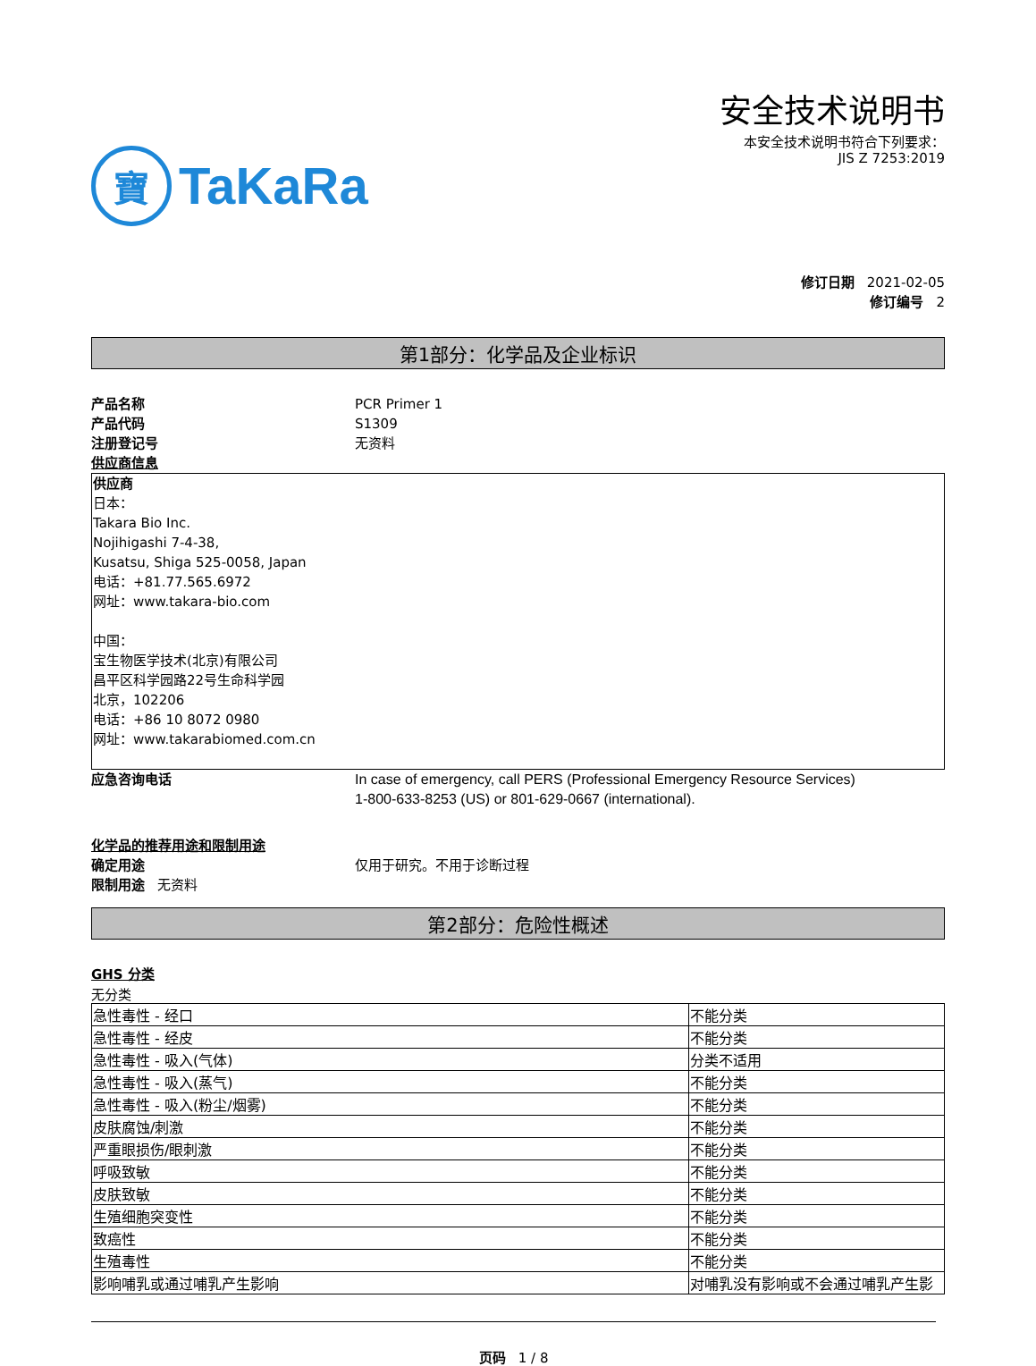寶 TaKaRa
安全技术说明书
本安全技术说明书符合下列要求：
JIS Z 7253:2019
修订日期 2021-02-05
修订编号 2
第1部分：化学品及企业标识
产品名称 PCR Primer 1
产品代码 S1309
注册登记号 无资料
供应商信息
供应商
日本：
Takara Bio Inc.
Nojihigashi 7-4-38,
Kusatsu, Shiga 525-0058, Japan
电话：+81.77.565.6972
网址：www.takara-bio.com
中国：
宝生物医学技术(北京)有限公司
昌平区科学园路22号生命科学园
北京，102206
电话：+86 10 8072 0980
网址：www.takarabiomed.com.cn
应急咨询电话 In case of emergency, call PERS (Professional Emergency Resource Services)
1-800-633-8253 (US) or 801-629-0667 (international).
化学品的推荐用途和限制用途
确定用途 仅用于研究。不用于诊断过程
限制用途 无资料
第2部分：危险性概述
GHS 分类
无分类
| 急性毒性 - 经口 | 不能分类 |
| 急性毒性 - 经皮 | 不能分类 |
| 急性毒性 - 吸入(气体) | 分类不适用 |
| 急性毒性 - 吸入(蒸气) | 不能分类 |
| 急性毒性 - 吸入(粉尘/烟雾) | 不能分类 |
| 皮肤腐蚀/刺激 | 不能分类 |
| 严重眼损伤/眼刺激 | 不能分类 |
| 呼吸致敏 | 不能分类 |
| 皮肤致敏 | 不能分类 |
| 生殖细胞突变性 | 不能分类 |
| 致癌性 | 不能分类 |
| 生殖毒性 | 不能分类 |
| 影响哺乳或通过哺乳产生影响 | 对哺乳没有影响或不会通过哺乳产生影 |
页码 1 / 8